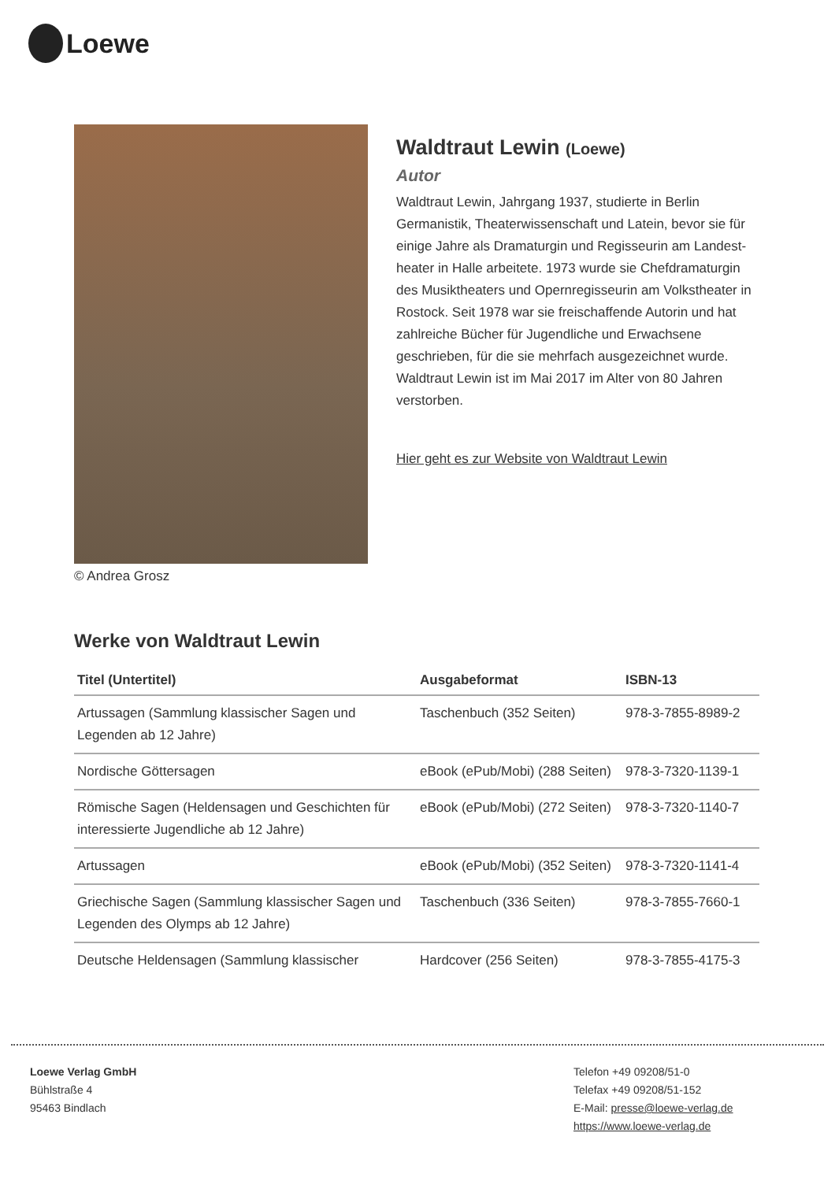Loewe
© Andrea Grosz
Waldtraut Lewin (Loewe)
Autor
Waldtraut Lewin, Jahrgang 1937, studierte in Berlin Germanistik, Theaterwissenschaft und Latein, bevor sie für einige Jahre als Dramaturgin und Regisseurin am Landest-heater in Halle arbeitete. 1973 wurde sie Chefdramaturgin des Musiktheaters und Opernregisseurin am Volkstheater in Rostock. Seit 1978 war sie freischaffende Autorin und hat zahlreiche Bücher für Jugendliche und Erwachsene geschrieben, für die sie mehrfach ausgezeichnet wurde.
Waldtraut Lewin ist im Mai 2017 im Alter von 80 Jahren verstorben.
Hier geht es zur Website von Waldtraut Lewin
Werke von Waldtraut Lewin
| Titel (Untertitel) | Ausgabeformat | ISBN-13 |
| --- | --- | --- |
| Artussagen (Sammlung klassischer Sagen und Legenden ab 12 Jahre) | Taschenbuch (352 Seiten) | 978-3-7855-8989-2 |
| Nordische Göttersagen | eBook (ePub/Mobi) (288 Seiten) | 978-3-7320-1139-1 |
| Römische Sagen (Heldensagen und Geschichten für interessierte Jugendliche ab 12 Jahre) | eBook (ePub/Mobi) (272 Seiten) | 978-3-7320-1140-7 |
| Artussagen | eBook (ePub/Mobi) (352 Seiten) | 978-3-7320-1141-4 |
| Griechische Sagen (Sammlung klassischer Sagen und Legenden des Olymps ab 12 Jahre) | Taschenbuch (336 Seiten) | 978-3-7855-7660-1 |
| Deutsche Heldensagen (Sammlung klassischer | Hardcover (256 Seiten) | 978-3-7855-4175-3 |
Loewe Verlag GmbH
Bühlstraße 4
95463 Bindlach
Telefon +49 09208/51-0
Telefax +49 09208/51-152
E-Mail: presse@loewe-verlag.de
https://www.loewe-verlag.de